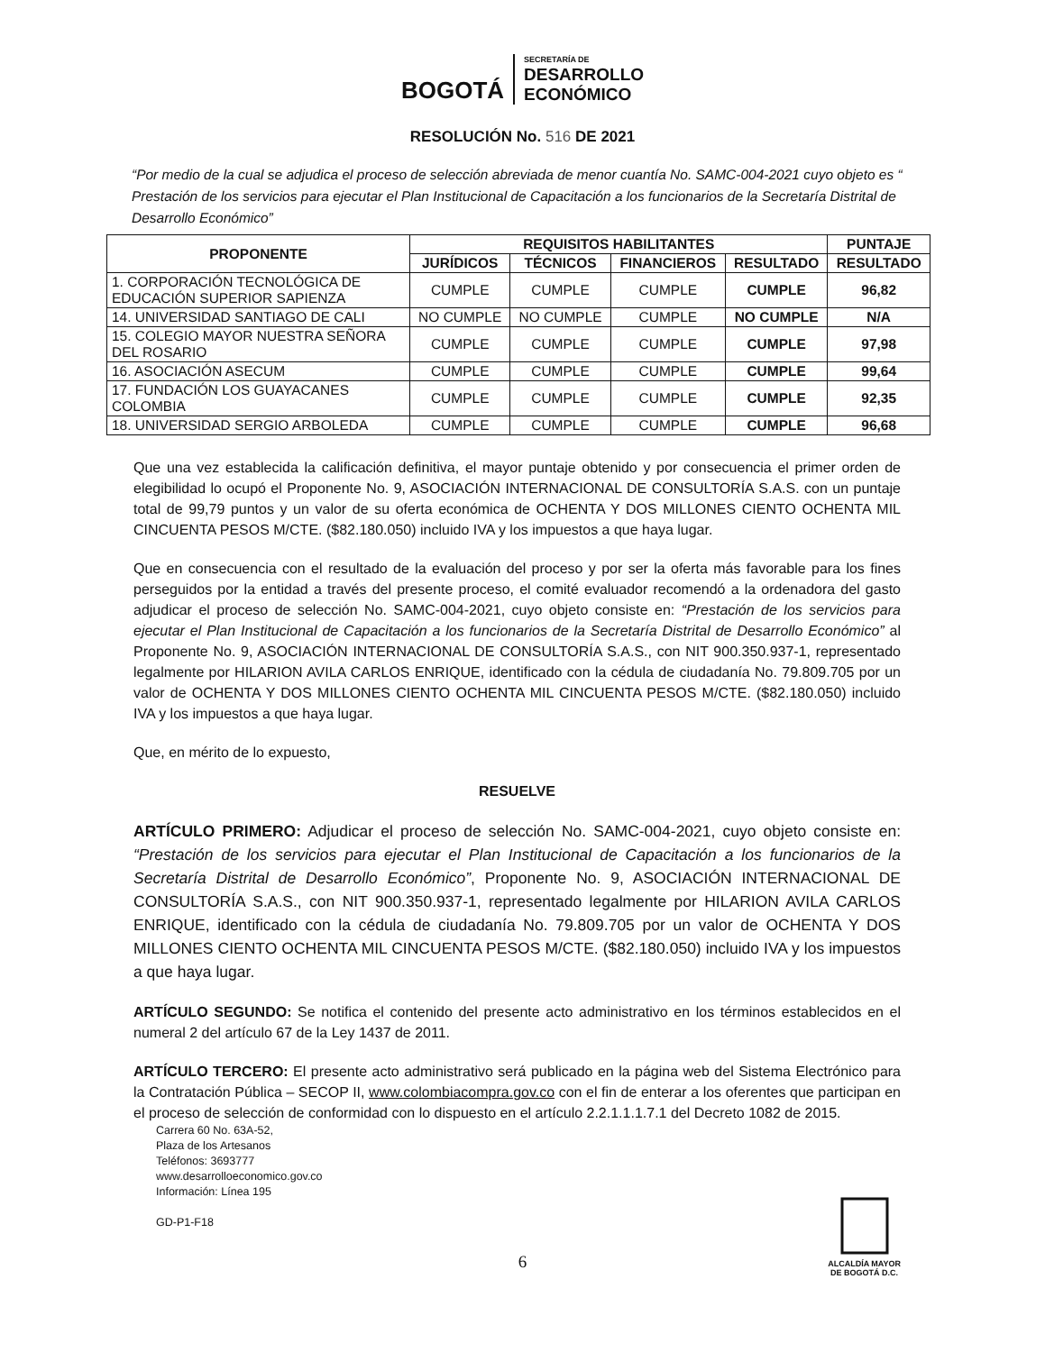BOGOTÁ SECRETARÍA DE DESARROLLO
ECONÓMICO
RESOLUCIÓN No. 516 DE 2021
“Por medio de la cual se adjudica el proceso de selección abreviada de menor cuantía No. SAMC-004-2021 cuyo objeto es “ Prestación de los servicios para ejecutar el Plan Institucional de Capacitación a los funcionarios de la Secretaría Distrital de Desarrollo Económico”
| PROPONENTE | REQUISITOS HABILITANTES | | | | PUNTAJE |
| --- | --- | --- | --- | --- | --- |
| | JURÍDICOS | TÉCNICOS | FINANCIEROS | RESULTADO | RESULTADO |
| 1. CORPORACIÓN TECNOLÓGICA DE EDUCACIÓN SUPERIOR SAPIENZA | CUMPLE | CUMPLE | CUMPLE | CUMPLE | 96,82 |
| 14. UNIVERSIDAD SANTIAGO DE CALI | NO CUMPLE | NO CUMPLE | CUMPLE | NO CUMPLE | N/A |
| 15. COLEGIO MAYOR NUESTRA SEÑORA DEL ROSARIO | CUMPLE | CUMPLE | CUMPLE | CUMPLE | 97,98 |
| 16. ASOCIACIÓN ASECUM | CUMPLE | CUMPLE | CUMPLE | CUMPLE | 99,64 |
| 17. FUNDACIÓN LOS GUAYACANES COLOMBIA | CUMPLE | CUMPLE | CUMPLE | CUMPLE | 92,35 |
| 18. UNIVERSIDAD SERGIO ARBOLEDA | CUMPLE | CUMPLE | CUMPLE | CUMPLE | 96,68 |
Que una vez establecida la calificación definitiva, el mayor puntaje obtenido y por consecuencia el primer orden de elegibilidad lo ocupó el Proponente No. 9, ASOCIACIÓN INTERNACIONAL DE CONSULTORÍA S.A.S. con un puntaje total de 99,79 puntos y un valor de su oferta económica de OCHENTA Y DOS MILLONES CIENTO OCHENTA MIL CINCUENTA PESOS M/CTE. ($82.180.050) incluido IVA y los impuestos a que haya lugar.
Que en consecuencia con el resultado de la evaluación del proceso y por ser la oferta más favorable para los fines perseguidos por la entidad a través del presente proceso, el comité evaluador recomendó a la ordenadora del gasto adjudicar el proceso de selección No. SAMC-004-2021, cuyo objeto consiste en: “Prestación de los servicios para ejecutar el Plan Institucional de Capacitación a los funcionarios de la Secretaría Distrital de Desarrollo Económico” al Proponente No. 9, ASOCIACIÓN INTERNACIONAL DE CONSULTORÍA S.A.S., con NIT 900.350.937-1, representado legalmente por HILARION AVILA CARLOS ENRIQUE, identificado con la cédula de ciudadanía No. 79.809.705 por un valor de OCHENTA Y DOS MILLONES CIENTO OCHENTA MIL CINCUENTA PESOS M/CTE. ($82.180.050) incluido IVA y los impuestos a que haya lugar.
Que, en mérito de lo expuesto,
RESUELVE
ARTÍCULO PRIMERO: Adjudicar el proceso de selección No. SAMC-004-2021, cuyo objeto consiste en: “Prestación de los servicios para ejecutar el Plan Institucional de Capacitación a los funcionarios de la Secretaría Distrital de Desarrollo Económico”, Proponente No. 9, ASOCIACIÓN INTERNACIONAL DE CONSULTORÍA S.A.S., con NIT 900.350.937-1, representado legalmente por HILARION AVILA CARLOS ENRIQUE, identificado con la cédula de ciudadanía No. 79.809.705 por un valor de OCHENTA Y DOS MILLONES CIENTO OCHENTA MIL CINCUENTA PESOS M/CTE. ($82.180.050) incluido IVA y los impuestos a que haya lugar.
ARTÍCULO SEGUNDO: Se notifica el contenido del presente acto administrativo en los términos establecidos en el numeral 2 del artículo 67 de la Ley 1437 de 2011.
ARTÍCULO TERCERO: El presente acto administrativo será publicado en la página web del Sistema Electrónico para la Contratación Pública – SECOP II, www.colombiacompra.gov.co con el fin de enterar a los oferentes que participan en el proceso de selección de conformidad con lo dispuesto en el artículo 2.2.1.1.1.7.1 del Decreto 1082 de 2015.
Carrera 60 No. 63A-52,
Plaza de los Artesanos
Teléfonos: 3693777
www.desarrolloeconomico.gov.co
Información: Línea 195
GD-P1-F18
ALCALDÍA MAYOR
DE BOGOTÁ D.C.
6